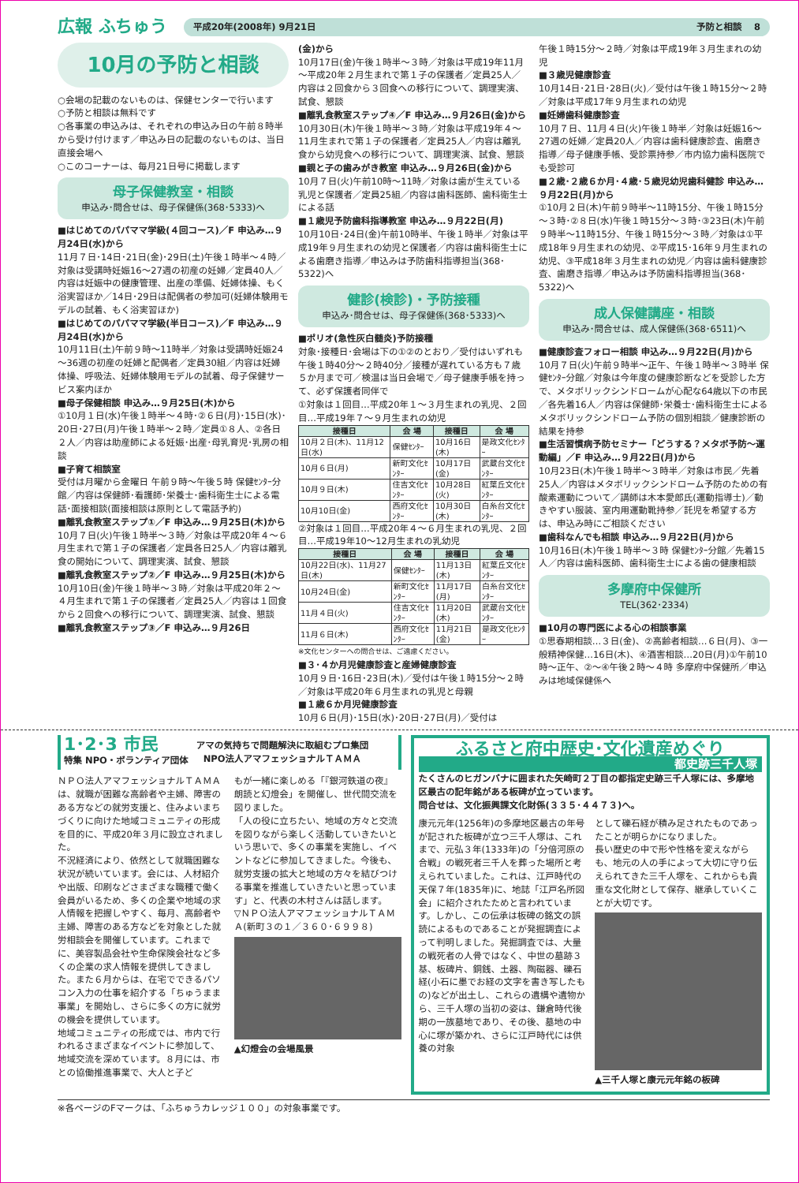広報 ふちゅう
平成20年(2008年) 9月21日 予防と相談 　8
10月の予防と相談
○会場の記載のないものは、保健センターで行います
○予防と相談は無料です
○各事業の申込みは、それぞれの申込み日の午前８時半から受け付けます／申込み日の記載のないものは、当日直接会場へ
○このコーナーは、毎月21日号に掲載します
母子保健教室・相談
申込み･問合せは、母子保健係(368･5333)へ
■はじめてのパパママ学級(４回コース)／F 申込み…９月24日(水)から
11月７日･14日･21日(金)･29日(土)午後１時半～４時／対象は受講時妊娠16～27週の初産の妊婦／定員40人／内容は妊娠中の健康管理、出産の準備、妊婦体操、もく浴実習ほか／14日･29日は配偶者の参加可(妊婦体験用モデルの試着、もく浴実習ほか)
■はじめてのパパママ学級(半日コース)／F 申込み…９月24日(水)から
10月11日(土)午前９時～11時半／対象は受講時妊娠24～36週の初産の妊婦と配偶者／定員30組／内容は妊婦体操、呼吸法、妊婦体験用モデルの試着、母子保健サービス案内ほか
■母子保健相談 申込み…９月25日(木)から
①10月１日(水)午後１時半～４時･②６日(月)･15日(水)･20日･27日(月)午後１時半～２時／定員①８人、②各日２人／内容は助産師による妊娠･出産･母乳育児･乳房の相談
■子育て相談室
受付は月曜から金曜日 午前９時～午後５時 保健ｾﾝﾀｰ分館／内容は保健師･看護師･栄養士･歯科衛生士による電話･面接相談(面接相談は原則として電話予約)
■離乳食教室ステップ①／F 申込み…９月25日(木)から
10月７日(火)午後１時半～３時／対象は平成20年４～６月生まれで第１子の保護者／定員各日25人／内容は離乳食の開始について、調理実演、試食、懇談
■離乳食教室ステップ②／F 申込み…９月25日(木)から
10月10日(金)午後１時半～３時／対象は平成20年２～４月生まれで第１子の保護者／定員25人／内容は１回食から２回食への移行について、調理実演、試食、懇談
■離乳食教室ステップ③／F 申込み…９月26日
(金)から
10月17日(金)午後１時半～３時／対象は平成19年11月～平成20年２月生まれで第１子の保護者／定員25人／内容は２回食から３回食への移行について、調理実演、試食、懇談
■離乳食教室ステップ④／F 申込み…９月26日(金)から
10月30日(木)午後１時半～３時／対象は平成19年４～11月生まれで第１子の保護者／定員25人／内容は離乳食から幼児食への移行について、調理実演、試食、懇談
■親と子の歯みがき教室 申込み…９月26日(金)から
10月７日(火)午前10時～11時／対象は歯が生えている乳児と保護者／定員25組／内容は歯科医師、歯科衛生士による話
■１歳児予防歯科指導教室 申込み…９月22日(月)
10月10日･24日(金)午前10時半、午後１時半／対象は平成19年９月生まれの幼児と保護者／内容は歯科衛生士による歯磨き指導／申込みは予防歯科指導担当(368･5322)へ
健診(検診)・予防接種
申込み･問合せは、母子保健係(368･5333)へ
■ポリオ(急性灰白髄炎)予防接種
対象･接種日･会場は下の①②のとおり／受付はいずれも午後１時40分～２時40分／接種が遅れている方も７歳５か月まで可／検温は当日会場で／母子健康手帳を持って、必ず保護者同伴で
①対象は１回目…平成20年１～３月生まれの乳児、２回目…平成19年７～９月生まれの幼児
| 接種日 | 会 場 | 接種日 | 会 場 |
| --- | --- | --- | --- |
| 10月２日(木)、11月12日(水) | 保健ｾﾝﾀｰ | 10月16日(木) | 是政文化ｾﾝﾀｰ |
| 10月６日(月) | 新町文化ｾﾝﾀｰ | 10月17日(金) | 武蔵台文化ｾﾝﾀｰ |
| 10月９日(木) | 住吉文化ｾﾝﾀｰ | 10月28日(火) | 紅葉丘文化ｾﾝﾀｰ |
| 10月10日(金) | 西府文化ｾﾝﾀｰ | 10月30日(木) | 白糸台文化ｾﾝﾀｰ |
②対象は１回目…平成20年４～６月生まれの乳児、２回目…平成19年10～12月生まれの乳幼児
| 接種日 | 会 場 | 接種日 | 会 場 |
| --- | --- | --- | --- |
| 10月22日(水)、11月27日(木) | 保健ｾﾝﾀｰ | 11月13日(木) | 紅葉丘文化ｾﾝﾀｰ |
| 10月24日(金) | 新町文化ｾﾝﾀｰ | 11月17日(月) | 白糸台文化ｾﾝﾀｰ |
| 11月４日(火) | 住吉文化ｾﾝﾀｰ | 11月20日(木) | 武蔵台文化ｾﾝﾀｰ |
| 11月６日(木) | 西府文化ｾﾝﾀｰ | 11月21日(金) | 是政文化ｾﾝﾀｰ |
※文化センターへの問合せは、ご遠慮ください。
■３･４か月児健康診査と産婦健康診査
10月９日･16日･23日(木)／受付は午後１時15分～２時／対象は平成20年６月生まれの乳児と母親
■１歳６か月児健康診査
10月６日(月)･15日(水)･20日･27日(月)／受付は
午後１時15分～２時／対象は平成19年３月生まれの幼児
■３歳児健康診査
10月14日･21日･28日(火)／受付は午後１時15分～２時／対象は平成17年９月生まれの幼児
■妊婦歯科健康診査
10月７日、11月４日(火)午後１時半／対象は妊娠16～27週の妊婦／定員20人／内容は歯科健康診査、歯磨き指導／母子健康手帳、受診票持参／市内協力歯科医院でも受診可
■２歳･２歳６か月･４歳･５歳児幼児歯科健診 申込み…９月22日(月)から
①10月２日(木)午前９時半～11時15分、午後１時15分～３時･②８日(水)午後１時15分～３時･③23日(木)午前９時半～11時15分、午後１時15分～３時／対象は①平成18年９月生まれの幼児、②平成15･16年９月生まれの幼児、③平成18年３月生まれの幼児／内容は歯科健康診査、歯磨き指導／申込みは予防歯科指導担当(368･5322)へ
成人保健講座・相談
申込み･問合せは、成人保健係(368･6511)へ
■健康診査フォロー相談 申込み…９月22日(月)から
10月７日(火)午前９時半～正午、午後１時半～３時半 保健ｾﾝﾀｰ分館／対象は今年度の健康診断などを受診した方で、メタボリックシンドロームが心配な64歳以下の市民／各先着16人／内容は保健師･栄養士･歯科衛生士によるメタボリックシンドローム予防の個別相談／健康診断の結果を持参
■生活習慣病予防セミナー「どうする？メタボ予防～運動編」／F 申込み…９月22日(月)から
10月23日(木)午後１時半～３時半／対象は市民／先着25人／内容はメタボリックシンドローム予防のための有酸素運動について／講師は木本愛郎氏(運動指導士)／動きやすい服装、室内用運動靴持参／託児を希望する方は、申込み時にご相談ください
■歯科なんでも相談 申込み…９月22日(月)から
10月16日(木)午後１時半～３時 保健ｾﾝﾀｰ分館／先着15人／内容は歯科医師、歯科衛生士による歯の健康相談
多摩府中保健所
TEL(362･2334)
■10月の専門医による心の相談事業
①思春期相談…３日(金)、②高齢者相談…６日(月)、③一般精神保健…16日(木)、④酒害相談…20日(月)①午前10時～正午、②～④午後２時～４時 多摩府中保健所／申込みは地域保健係へ
1･2･3 市民
特集 NPO・ボランティア団体
アマの気持ちで問題解決に取組むプロ集団
NPO法人アマフェッショナルＴＡＭＡ
ＮＰＯ法人アマフェッショナルＴＡＭＡは、就職が困難な高齢者や主婦、障害のある方などの就労支援と、住みよいまちづくりに向けた地域コミュニティの形成を目的に、平成20年３月に設立されました。
不況経済により、依然として就職困難な状況が続いています。会には、人材紹介や出版、印刷などさまざまな職種で働く会員がいるため、多くの企業や地域の求人情報を把握しやすく、毎月、高齢者や主婦、障害のある方などを対象とした就労相談会を開催しています。これまでに、美容製品会社や生命保険会社など多くの企業の求人情報を提供してきました。また６月からは、在宅でできるパソコン入力の仕事を紹介する「ちゅうまま事業」を開始し、さらに多くの方に就労の機会を提供しています。
地域コミュニティの形成では、市内で行われるさまざまなイベントに参加して、地域交流を深めています。８月には、市との協働推進事業で、大人と子ど
もが一緒に楽しめる「『銀河鉄道の夜』朗読と幻燈会」を開催し、世代間交流を図りました。
「人の役に立ちたい、地域の方々と交流を図りながら楽しく活動していきたいという思いで、多くの事業を実施し、イベントなどに参加してきました。今後も、就労支援の拡大と地域の方々を結びつける事業を推進していきたいと思っています」と、代表の木村さんは話します。
▽ＮＰＯ法人アマフェッショナルＴＡＭＡ(新町３の１／３６０･６９９８)
▲幻燈会の会場風景
ふるさと府中歴史･文化遺産めぐり
都史跡三千人塚
たくさんのヒガンバナに囲まれた矢崎町２丁目の都指定史跡三千人塚には、多摩地区最古の記年銘がある板碑が立っています。
問合せは、文化振興課文化財係(３３５･４４７３)へ。
康元元年(1256年)の多摩地区最古の年号が記された板碑が立つ三千人塚は、これまで、元弘３年(1333年)の「分倍河原の合戦」の戦死者三千人を葬った場所と考えられていました。これは、江戸時代の天保７年(1835年)に、地誌「江戸名所図会」に紹介されたためと言われています。しかし、この伝承は板碑の銘文の誤読によるものであることが発掘調査によって判明しました。発掘調査では、大量の戦死者の人骨ではなく、中世の墓跡３基、板碑片、銅銭、土器、陶磁器、礫石経(小石に墨でお経の文字を書き写したもの)などが出土し、これらの遺構や遺物から、三千人塚の当初の姿は、鎌倉時代後期の一族墓地であり、その後、墓地の中心に塚が築かれ、さらに江戸時代には供養の対象
として礫石経が積み足されたものであったことが明らかになりました。
長い歴史の中で形や性格を変えながらも、地元の人の手によって大切に守り伝えられてきた三千人塚を、これからも貴重な文化財として保存、継承していくことが大切です。
▲三千人塚と康元元年銘の板碑
※各ページのFマークは、「ふちゅうカレッジ１００」の対象事業です。